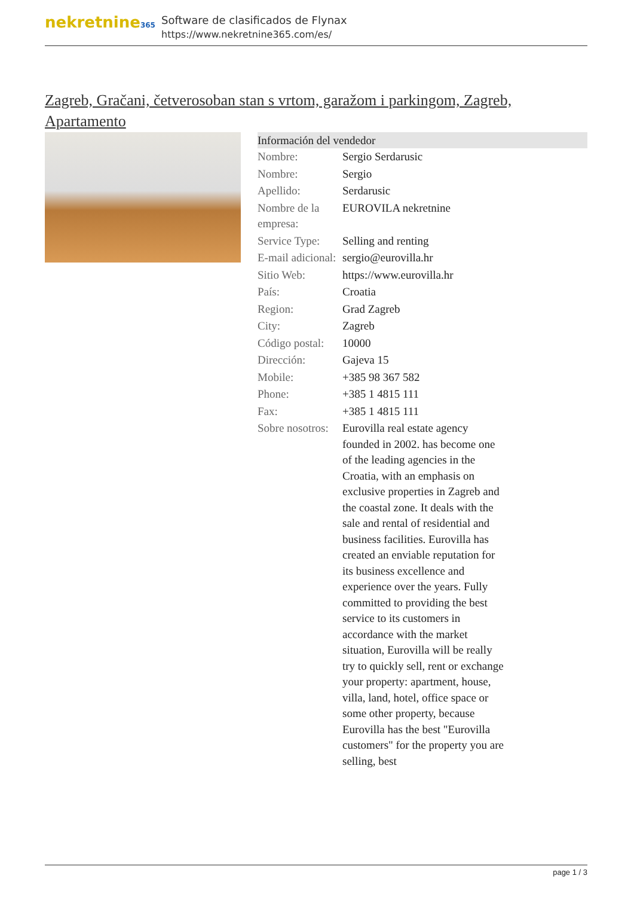nekretnine365
Software de clasificados de Flynax
https://www.nekretnine365.com/es/
Zagreb, Gračani, četverosoban stan s vrtom, garažom i parkingom, Zagreb, Apartamento
| Información del vendedor | | |
| --- | --- | --- |
| Nombre: | Sergio Serdarusic | |
| Nombre: | Sergio | |
| Apellido: | Serdarusic | |
| Nombre de la empresa: | EUROVILA nekretnine | |
| Service Type: | Selling and renting | |
| E-mail adicional: | sergio@eurovilla.hr | |
| Sitio Web: | https://www.eurovilla.hr | |
| País: | Croatia | |
| Region: | Grad Zagreb | |
| City: | Zagreb | |
| Código postal: | 10000 | |
| Dirección: | Gajeva 15 | |
| Mobile: | +385 98 367 582 | |
| Phone: | +385 1 4815 111 | |
| Fax: | +385 1 4815 111 | |
| Sobre nosotros: | Eurovilla real estate agency founded in 2002. has become one of the leading agencies in the Croatia, with an emphasis on exclusive properties in Zagreb and the coastal zone. It deals with the sale and rental of residential and business facilities. Eurovilla has created an enviable reputation for its business excellence and experience over the years. Fully committed to providing the best service to its customers in accordance with the market situation, Eurovilla will be really try to quickly sell, rent or exchange your property: apartment, house, villa, land, hotel, office space or some other property, because Eurovilla has the best "Eurovilla customers" for the property you are selling, best | |
page 1 / 3